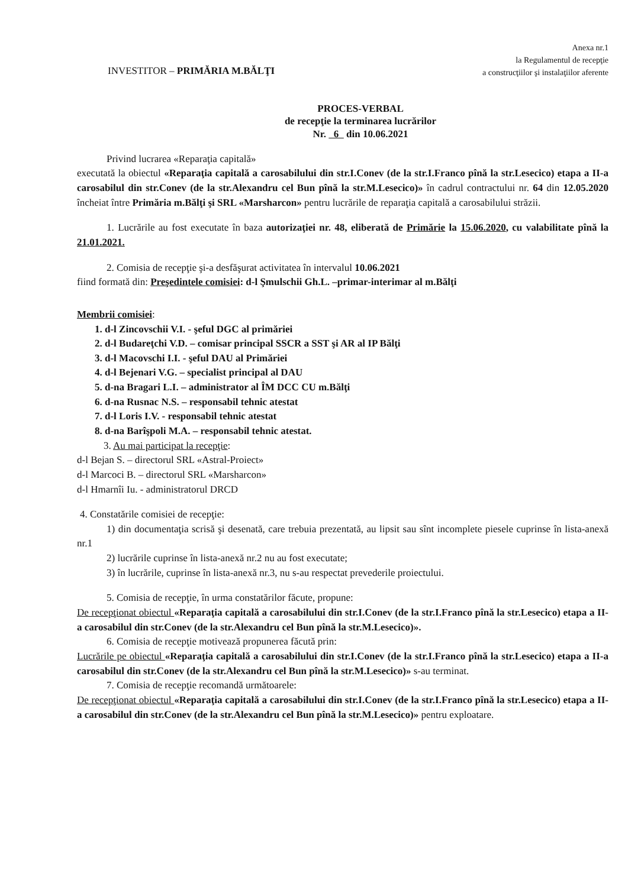INVESTITOR – PRIMĂRIA M.BĂLŢI
Anexa nr.1
la Regulamentul de recepţie
a construcţiilor şi instalaţiilor aferente
PROCES-VERBAL
de recepţie la terminarea lucrărilor
Nr. 6 din 10.06.2021
Privind lucrarea «Reparaţia capitală»
executată la obiectul «Reparaţia capitală a carosabilului din str.I.Conev (de la str.I.Franco pînă la str.Lesecico) etapa a II-a carosabilul din str.Conev (de la str.Alexandru cel Bun pînă la str.M.Lesecico)» în cadrul contractului nr. 64 din 12.05.2020 încheiat între Primăria m.Bălţi şi SRL «Marsharcon» pentru lucrările de reparaţia capitală a carosabilului străzii.
1. Lucrările au fost executate în baza autorizaţiei nr. 48, eliberată de Primărie la 15.06.2020, cu valabilitate pînă la 21.01.2021.
2. Comisia de recepţie şi-a desfăşurat activitatea în intervalul 10.06.2021
fiind formată din: Preşedintele comisiei: d-l Şmulschii Gh.L. –primar-interimar al m.Bălţi
Membrii comisiei:
1. d-l Zincovschii V.I. - şeful DGC al primăriei
2. d-l Budareţchi V.D. – comisar principal SSCR a SST şi AR al IP Bălţi
3. d-l Macovschi I.I. - şeful DAU al Primăriei
4. d-l Bejenari V.G. – specialist principal al DAU
5. d-na Bragari L.I. – administrator al ÎM DCC CU m.Bălţi
6. d-na Rusnac N.S. – responsabil tehnic atestat
7. d-l Loris I.V. - responsabil tehnic atestat
8. d-na Barîşpoli M.A. – responsabil tehnic atestat.
3. Au mai participat la recepţie:
d-l Bejan S. – directorul SRL «Astral-Proiect»
d-l Marcoci B. – directorul SRL «Marsharcon»
d-l Hmarnîi Iu. - administratorul DRCD
4. Constatările comisiei de recepţie:
1) din documentaţia scrisă şi desenată, care trebuia prezentată, au lipsit sau sînt incomplete piesele cuprinse în lista-anexă nr.1
2) lucrările cuprinse în lista-anexă nr.2 nu au fost executate;
3) în lucrările, cuprinse în lista-anexă nr.3, nu s-au respectat prevederile proiectului.
5. Comisia de recepţie, în urma constatărilor făcute, propune:
De recepţionat obiectul «Reparaţia capitală a carosabilului din str.I.Conev (de la str.I.Franco pînă la str.Lesecico) etapa a II-a carosabilul din str.Conev (de la str.Alexandru cel Bun pînă la str.M.Lesecico)».
6. Comisia de recepţie motivează propunerea făcută prin:
Lucrările pe obiectul «Reparaţia capitală a carosabilului din str.I.Conev (de la str.I.Franco pînă la str.Lesecico) etapa a II-a carosabilul din str.Conev (de la str.Alexandru cel Bun pînă la str.M.Lesecico)» s-au terminat.
7. Comisia de recepţie recomandă următoarele:
De recepţionat obiectul «Reparaţia capitală a carosabilului din str.I.Conev (de la str.I.Franco pînă la str.Lesecico) etapa a II-a carosabilul din str.Conev (de la str.Alexandru cel Bun pînă la str.M.Lesecico)» pentru exploatare.